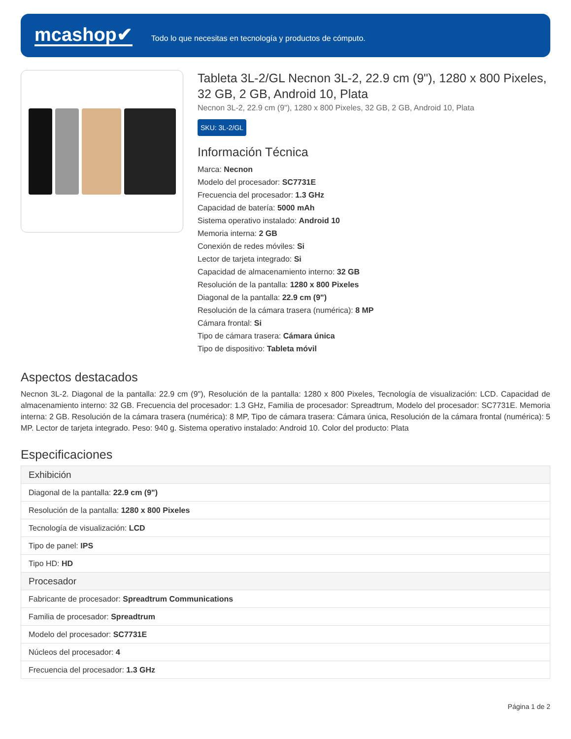mcashop✔
Todo lo que necesitas en tecnología y productos de cómputo.
Tableta 3L-2/GL Necnon 3L-2, 22.9 cm (9"), 1280 x 800 Pixeles, 32 GB, 2 GB, Android 10, Plata
Necnon 3L-2, 22.9 cm (9"), 1280 x 800 Pixeles, 32 GB, 2 GB, Android 10, Plata
SKU: 3L-2/GL
Información Técnica
Marca: Necnon
Modelo del procesador: SC7731E
Frecuencia del procesador: 1.3 GHz
Capacidad de batería: 5000 mAh
Sistema operativo instalado: Android 10
Memoria interna: 2 GB
Conexión de redes móviles: Si
Lector de tarjeta integrado: Si
Capacidad de almacenamiento interno: 32 GB
Resolución de la pantalla: 1280 x 800 Pixeles
Diagonal de la pantalla: 22.9 cm (9")
Resolución de la cámara trasera (numérica): 8 MP
Cámara frontal: Si
Tipo de cámara trasera: Cámara única
Tipo de dispositivo: Tableta móvil
Aspectos destacados
Necnon 3L-2. Diagonal de la pantalla: 22.9 cm (9"), Resolución de la pantalla: 1280 x 800 Pixeles, Tecnología de visualización: LCD. Capacidad de almacenamiento interno: 32 GB. Frecuencia del procesador: 1.3 GHz, Familia de procesador: Spreadtrum, Modelo del procesador: SC7731E. Memoria interna: 2 GB. Resolución de la cámara trasera (numérica): 8 MP, Tipo de cámara trasera: Cámara única, Resolución de la cámara frontal (numérica): 5 MP. Lector de tarjeta integrado. Peso: 940 g. Sistema operativo instalado: Android 10. Color del producto: Plata
Especificaciones
| Exhibición |
| --- |
| Diagonal de la pantalla: 22.9 cm (9") |
| Resolución de la pantalla: 1280 x 800 Pixeles |
| Tecnología de visualización: LCD |
| Tipo de panel: IPS |
| Tipo HD: HD |
| Procesador |
| Fabricante de procesador: Spreadtrum Communications |
| Familia de procesador: Spreadtrum |
| Modelo del procesador: SC7731E |
| Núcleos del procesador: 4 |
| Frecuencia del procesador: 1.3 GHz |
Página 1 de 2